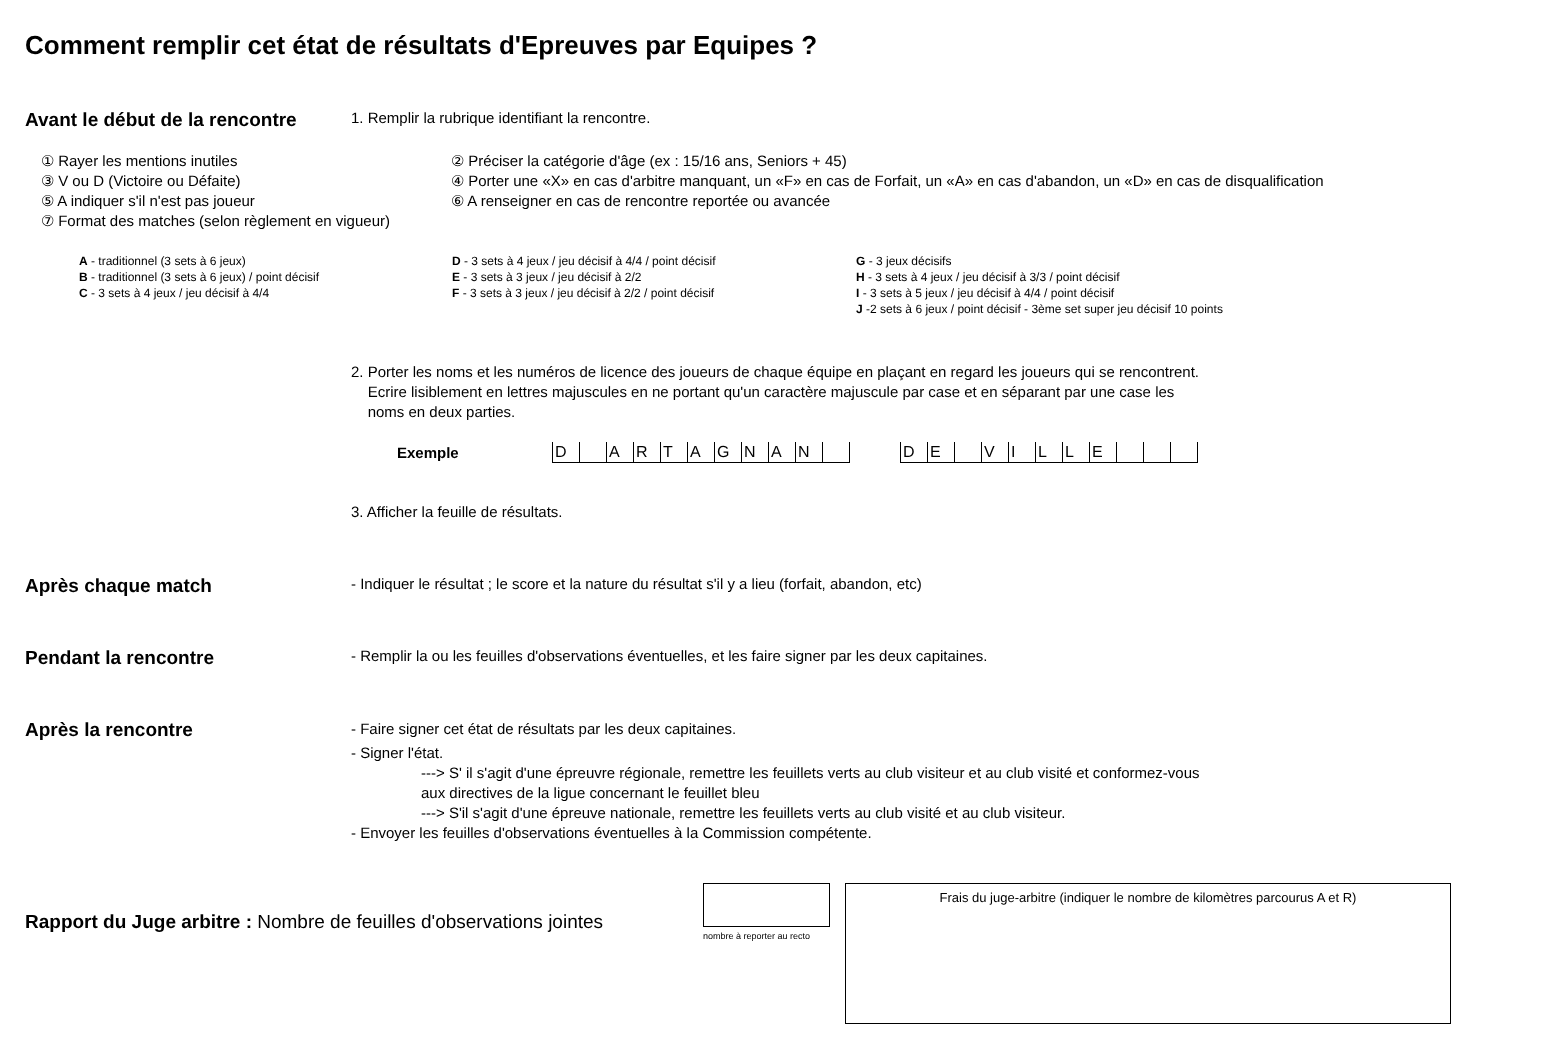Comment remplir cet état de résultats d'Epreuves par Equipes ?
Avant le début de la rencontre
1. Remplir la rubrique identifiant la rencontre.
① Rayer les mentions inutiles
② Préciser la catégorie d'âge (ex : 15/16 ans, Seniors + 45)
③ V ou D (Victoire ou Défaite)
④ Porter une «X» en cas d'arbitre manquant, un «F» en cas de Forfait, un «A» en cas d'abandon, un «D» en cas de disqualification
⑤ A indiquer s'il n'est pas joueur
⑥ A renseigner en cas de rencontre reportée ou avancée
⑦ Format des matches (selon règlement en vigueur)
A - traditionnel (3 sets à 6 jeux)
B - traditionnel (3 sets à 6 jeux) / point décisif
C - 3 sets à 4 jeux / jeu décisif à 4/4
D - 3 sets à 4 jeux / jeu décisif à 4/4 / point décisif
E - 3 sets à 3 jeux / jeu décisif à 2/2
F - 3 sets à 3 jeux / jeu décisif à 2/2 / point décisif
G - 3 jeux décisifs
H - 3 sets à 4 jeux / jeu décisif à 3/3 / point décisif
I - 3 sets à 5 jeux / jeu décisif à 4/4 / point décisif
J -2 sets à 6 jeux / point décisif - 3ème set super jeu décisif 10 points
2. Porter les noms et les numéros de licence des joueurs de chaque équipe en plaçant en regard les joueurs qui se rencontrent.
Ecrire lisiblement en lettres majuscules en ne portant qu'un caractère majuscule par case et en séparant par une case les
noms en deux parties.
Exemple
| D | | A | R | T | A | G | N | A | N | |
| D | E | | V | I | L | L | E | | | |
3. Afficher la feuille de résultats.
Après chaque match
- Indiquer le résultat ; le score et la nature du résultat s'il y a lieu (forfait, abandon, etc)
Pendant la rencontre
- Remplir la ou les feuilles d'observations éventuelles, et les faire signer par les deux capitaines.
Après la rencontre
- Faire signer cet état de résultats par les deux capitaines.
- Signer l'état.
---> S' il s'agit d'une épreuvre régionale, remettre les feuillets verts au club visiteur et au club visité et conformez-vous
aux directives de la ligue concernant le feuillet bleu
---> S'il s'agit d'une épreuve nationale, remettre les feuillets verts au club visité et au club visiteur.
- Envoyer les feuilles d'observations éventuelles à la Commission compétente.
Rapport du Juge arbitre : Nombre de feuilles d'observations jointes
nombre à reporter au recto
Frais du juge-arbitre (indiquer le nombre de kilomètres parcourus A et R)